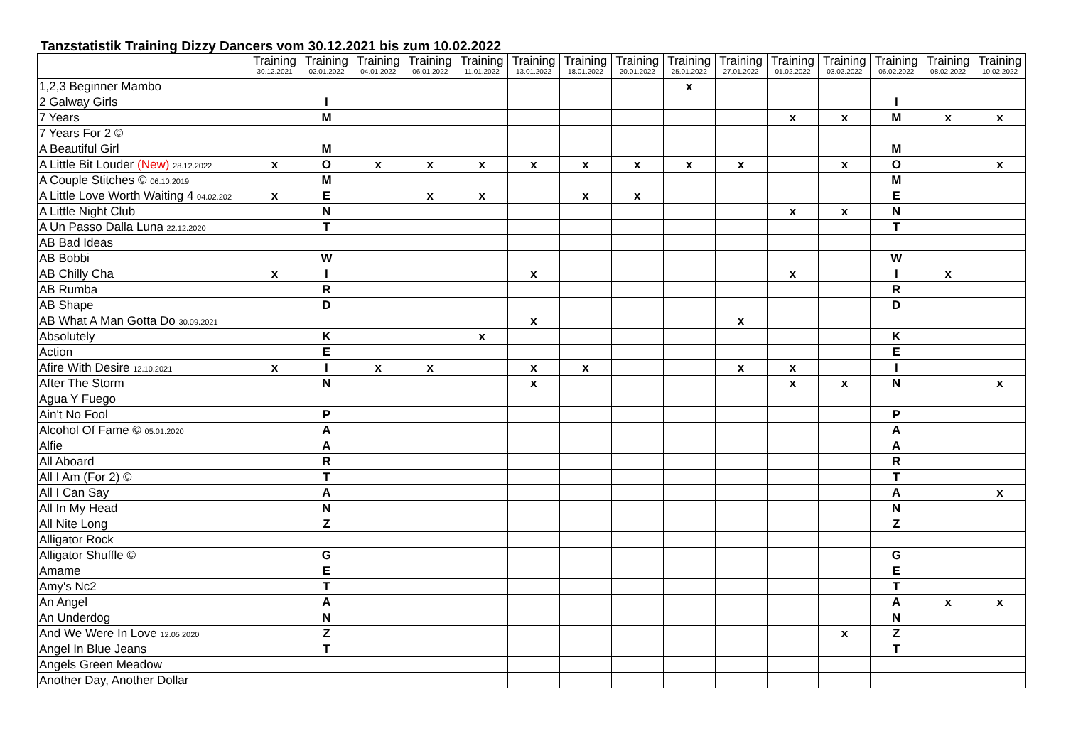Tanzstatistik Training Dizzy Dancers vom 30.12.2021 bis zum 10.02.2022
| | Training 30.12.2021 | Training 02.01.2022 | Training 04.01.2022 | Training 06.01.2022 | Training 11.01.2022 | Training 13.01.2022 | Training 18.01.2022 | Training 20.01.2022 | Training 25.01.2022 | Training 27.01.2022 | Training 01.02.2022 | Training 03.02.2022 | Training 06.02.2022 | Training 08.02.2022 | Training 10.02.2022 |
| --- | --- | --- | --- | --- | --- | --- | --- | --- | --- | --- | --- | --- | --- | --- | --- |
| 1,2,3 Beginner Mambo | | | | | | | | | x | | | | | | |
| 2 Galway Girls | | I | | | | | | | | | | | I | | |
| 7 Years | | M | | | | | | | | | x | x | M | x | x |
| 7 Years For 2 © | | | | | | | | | | | | | | | |
| A Beautiful Girl | | M | | | | | | | | | | | M | | |
| A Little Bit Louder (New) 28.12.2022 | x | O | x | x | x | x | x | x | x | x | | x | O | | x |
| A Couple Stitches © 06.10.2019 | | M | | | | | | | | | | | M | | |
| A Little Love Worth Waiting 4 04.02.202 | x | E | | x | x | | x | x | | | | | E | | |
| A Little Night Club | | N | | | | | | | | | x | x | N | | |
| A Un Passo Dalla Luna 22.12.2020 | | T | | | | | | | | | | | T | | |
| AB Bad Ideas | | | | | | | | | | | | | | | |
| AB Bobbi | | W | | | | | | | | | | | W | | |
| AB Chilly Cha | x | I | | | | x | | | | | x | | I | x | |
| AB Rumba | | R | | | | | | | | | | | R | | |
| AB Shape | | D | | | | | | | | | | | D | | |
| AB What A Man Gotta Do 30.09.2021 | | | | | | x | | | | x | | | | | |
| Absolutely | | K | | | x | | | | | | | | K | | |
| Action | | E | | | | | | | | | | | E | | |
| Afire With Desire 12.10.2021 | x | I | x | x | | x | x | | | x | x | | I | | |
| After The Storm | | N | | | | x | | | | | x | x | N | | x |
| Agua Y Fuego | | | | | | | | | | | | | | | |
| Ain't No Fool | | P | | | | | | | | | | | P | | |
| Alcohol Of Fame © 05.01.2020 | | A | | | | | | | | | | | A | | |
| Alfie | | A | | | | | | | | | | | A | | |
| All Aboard | | R | | | | | | | | | | | R | | |
| All I Am (For 2) © | | T | | | | | | | | | | | T | | |
| All I Can Say | | A | | | | | | | | | | | A | | x |
| All In My Head | | N | | | | | | | | | | | N | | |
| All Nite Long | | Z | | | | | | | | | | | Z | | |
| Alligator Rock | | | | | | | | | | | | | | | |
| Alligator Shuffle © | | G | | | | | | | | | | | G | | |
| Amame | | E | | | | | | | | | | | E | | |
| Amy's Nc2 | | T | | | | | | | | | | | T | | |
| An Angel | | A | | | | | | | | | | | A | x | x |
| An Underdog | | N | | | | | | | | | | | N | | |
| And We Were In Love 12.05.2020 | | Z | | | | | | | | | | x | Z | | |
| Angel In Blue Jeans | | T | | | | | | | | | | | T | | |
| Angels Green Meadow | | | | | | | | | | | | | | | |
| Another Day, Another Dollar | | | | | | | | | | | | | | | |